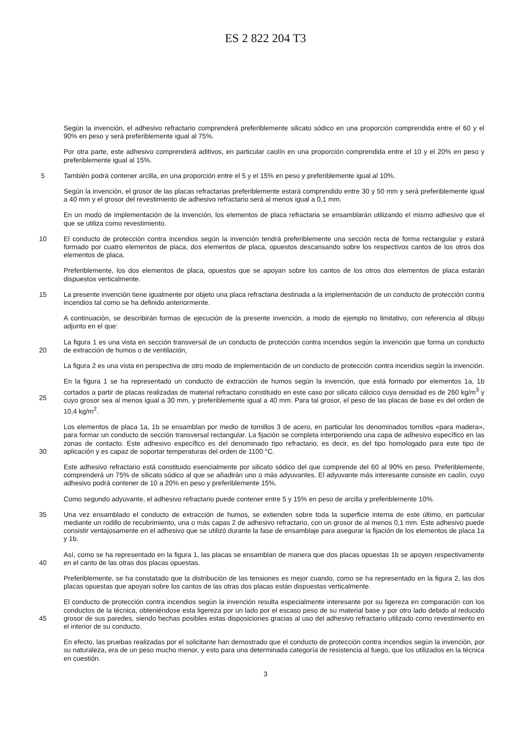ES 2 822 204 T3
Según la invención, el adhesivo refractario comprenderá preferiblemente silicato sódico en una proporción comprendida entre el 60 y el 90% en peso y será preferiblemente igual al 75%.
Por otra parte, este adhesivo comprenderá aditivos, en particular caolín en una proporción comprendida entre el 10 y el 20% en peso y preferiblemente igual al 15%.
5
También podrá contener arcilla, en una proporción entre el 5 y el 15% en peso y preferiblemente igual al 10%.
Según la invención, el grosor de las placas refractarias preferiblemente estará comprendido entre 30 y 50 mm y será preferiblemente igual a 40 mm y el grosor del revestimiento de adhesivo refractario será al menos igual a 0,1 mm.
En un modo de implementación de la invención, los elementos de placa refractaria se ensamblarán utilizando el mismo adhesivo que el que se utiliza como revestimiento.
10
El conducto de protección contra incendios según la invención tendrá preferiblemente una sección recta de forma rectangular y estará formado por cuatro elementos de placa, dos elementos de placa, opuestos descansando sobre los respectivos cantos de los otros dos elementos de placa.
Preferiblemente, los dos elementos de placa, opuestos que se apoyan sobre los cantos de los otros dos elementos de placa estarán dispuestos verticalmente.
15
La presente invención tiene igualmente por objeto una placa refractaria destinada a la implementación de un conducto de protección contra incendios tal como se ha definido anteriormente.
A continuación, se describirán formas de ejecución de la presente invención, a modo de ejemplo no limitativo, con referencia al dibujo adjunto en el que:
20
La figura 1 es una vista en sección transversal de un conducto de protección contra incendios según la invención que forma un conducto de extracción de humos o de ventilación,
La figura 2 es una vista en perspectiva de otro modo de implementación de un conducto de protección contra incendios según la invención.
25
En la figura 1 se ha representado un conducto de extracción de humos según la invención, que está formado por elementos 1a, 1b cortados a partir de placas realizadas de material refractario constituido en este caso por silicato cálcico cuya densidad es de 260 kg/m<sup>3</sup> y cuyo grosor sea al menos igual a 30 mm, y preferiblemente igual a 40 mm. Para tal grosor, el peso de las placas de base es del orden de 10,4 kg/m<sup>2</sup>.
30
Los elementos de placa 1a, 1b se ensamblan por medio de tornillos 3 de acero, en particular los denominados tornillos «para madera», para formar un conducto de sección transversal rectangular. La fijación se completa interponiendo una capa de adhesivo específico en las zonas de contacto. Este adhesivo específico es del denominado tipo refractario, es decir, es del tipo homologado para este tipo de aplicación y es capaz de soportar temperaturas del orden de 1100 °C.
Este adhesivo refractario está constituido esencialmente por silicato sódico del que comprende del 60 al 90% en peso. Preferiblemente, comprenderá un 75% de silicato sódico al que se añadirán uno o más adyuvantes. El adyuvante más interesante consiste en caolín, cuyo adhesivo podrá contener de 10 a 20% en peso y preferiblemente 15%.
Como segundo adyuvante, el adhesivo refractario puede contener entre 5 y 15% en peso de arcilla y preferiblemente 10%.
35
Una vez ensamblado el conducto de extracción de humos, se extienden sobre toda la superficie interna de este último, en particular mediante un rodillo de recubrimiento, una o más capas 2 de adhesivo refractario, con un grosor de al menos 0,1 mm. Este adhesivo puede consistir ventajosamente en el adhesivo que se utilizó durante la fase de ensamblaje para asegurar la fijación de los elementos de placa 1a y 1b.
40
Así, como se ha representado en la figura 1, las placas se ensamblan de manera que dos placas opuestas 1b se apoyen respectivamente en el canto de las otras dos placas opuestas.
Preferiblemente, se ha constatado que la distribución de las tensiones es mejor cuando, como se ha representado en la figura 2, las dos placas opuestas que apoyan sobre los cantos de las otras dos placas están dispuestas verticalmente.
45
El conducto de protección contra incendios según la invención resulta especialmente interesante por su ligereza en comparación con los conductos de la técnica, obteniéndose esta ligereza por un lado por el escaso peso de su material base y por otro lado debido al reducido grosor de sus paredes, siendo hechas posibles estas disposiciones gracias al uso del adhesivo refractario utilizado como revestimiento en el interior de su conducto.
En efecto, las pruebas realizadas por el solicitante han demostrado que el conducto de protección contra incendios según la invención, por su naturaleza, era de un peso mucho menor, y esto para una determinada categoría de resistencia al fuego, que los utilizados en la técnica en cuestión.
3